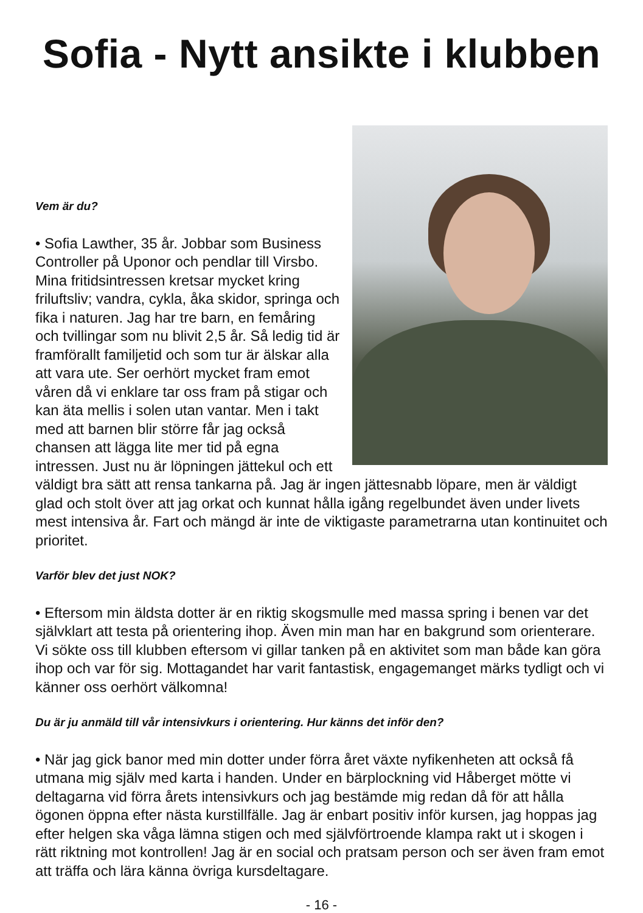Sofia - Nytt ansikte i klubben
Vem är du?
• Sofia Lawther, 35 år. Jobbar som Business Controller på Uponor och pendlar till Virsbo. Mina fritidsintressen kretsar mycket kring friluftsliv; vandra, cykla, åka skidor, springa och fika i naturen. Jag har tre barn, en femåring och tvillingar som nu blivit 2,5 år. Så ledig tid är framförallt familjetid och som tur är älskar alla att vara ute. Ser oerhört mycket fram emot våren då vi enklare tar oss fram på stigar och kan äta mellis i solen utan vantar. Men i takt med att barnen blir större får jag också chansen att lägga lite mer tid på egna intressen. Just nu är löpningen jättekul och ett väldigt bra sätt att rensa tankarna på. Jag är ingen jättesnabb löpare, men är väldigt glad och stolt över att jag orkat och kunnat hålla igång regelbundet även under livets mest intensiva år. Fart och mängd är inte de viktigaste parametrarna utan kontinuitet och prioritet.
Varför blev det just NOK?
• Eftersom min äldsta dotter är en riktig skogsmulle med massa spring i benen var det självklart att testa på orientering ihop. Även min man har en bakgrund som orienterare. Vi sökte oss till klubben eftersom vi gillar tanken på en aktivitet som man både kan göra ihop och var för sig. Mottagandet har varit fantastisk, engagemanget märks tydligt och vi känner oss oerhört välkomna!
Du är ju anmäld till vår intensivkurs i orientering. Hur känns det inför den?
• När jag gick banor med min dotter under förra året växte nyfikenheten att också få utmana mig själv med karta i handen. Under en bärplockning vid Håberget mötte vi deltagarna vid förra årets intensivkurs och jag bestämde mig redan då för att hålla ögonen öppna efter nästa kurstillfälle. Jag är enbart positiv inför kursen, jag hoppas jag efter helgen ska våga lämna stigen och med självförtroende klampa rakt ut i skogen i rätt riktning mot kontrollen! Jag är en social och pratsam person och ser även fram emot att träffa och lära känna övriga kursdeltagare.
- 16 -